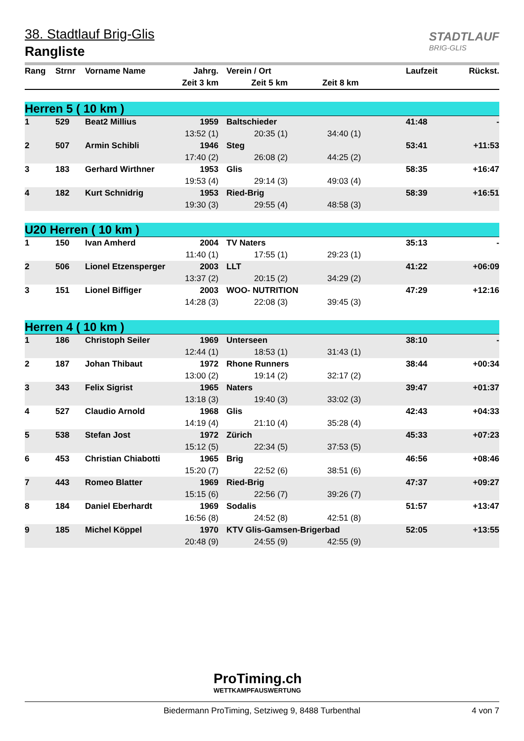38. Stadtlauf Brig-Glis
Rangliste
STADTLAUF
BRIG-GLIS
| Rang | Strnr | Vorname Name | Jahrg. | Verein / Ort | | Laufzeit | Rückst. |
| --- | --- | --- | --- | --- | --- | --- | --- |
| | | | Zeit 3 km | Zeit 5 km | Zeit 8 km | | |
| Herren 5 ( 10 km ) | | | | | | | |
| 1 | 529 | Beat2 Millius | 1959 | Baltschieder | | 41:48 | - |
| | | | 13:52 (1) | 20:35 (1) | 34:40 (1) | | |
| 2 | 507 | Armin Schibli | 1946 | Steg | | 53:41 | +11:53 |
| | | | 17:40 (2) | 26:08 (2) | 44:25 (2) | | |
| 3 | 183 | Gerhard Wirthner | 1953 | Glis | | 58:35 | +16:47 |
| | | | 19:53 (4) | 29:14 (3) | 49:03 (4) | | |
| 4 | 182 | Kurt Schnidrig | 1953 | Ried-Brig | | 58:39 | +16:51 |
| | | | 19:30 (3) | 29:55 (4) | 48:58 (3) | | |
| U20 Herren ( 10 km ) | | | | | | | |
| 1 | 150 | Ivan Amherd | 2004 | TV Naters | | 35:13 | - |
| | | | 11:40 (1) | 17:55 (1) | 29:23 (1) | | |
| 2 | 506 | Lionel Etzensperger | 2003 | LLT | | 41:22 | +06:09 |
| | | | 13:37 (2) | 20:15 (2) | 34:29 (2) | | |
| 3 | 151 | Lionel Biffiger | 2003 | WOO- NUTRITION | | 47:29 | +12:16 |
| | | | 14:28 (3) | 22:08 (3) | 39:45 (3) | | |
| Herren 4 ( 10 km ) | | | | | | | |
| 1 | 186 | Christoph Seiler | 1969 | Unterseen | | 38:10 | - |
| | | | 12:44 (1) | 18:53 (1) | 31:43 (1) | | |
| 2 | 187 | Johan Thibaut | 1972 | Rhone Runners | | 38:44 | +00:34 |
| | | | 13:00 (2) | 19:14 (2) | 32:17 (2) | | |
| 3 | 343 | Felix Sigrist | 1965 | Naters | | 39:47 | +01:37 |
| | | | 13:18 (3) | 19:40 (3) | 33:02 (3) | | |
| 4 | 527 | Claudio Arnold | 1968 | Glis | | 42:43 | +04:33 |
| | | | 14:19 (4) | 21:10 (4) | 35:28 (4) | | |
| 5 | 538 | Stefan Jost | 1972 | Zürich | | 45:33 | +07:23 |
| | | | 15:12 (5) | 22:34 (5) | 37:53 (5) | | |
| 6 | 453 | Christian Chiabotti | 1965 | Brig | | 46:56 | +08:46 |
| | | | 15:20 (7) | 22:52 (6) | 38:51 (6) | | |
| 7 | 443 | Romeo Blatter | 1969 | Ried-Brig | | 47:37 | +09:27 |
| | | | 15:15 (6) | 22:56 (7) | 39:26 (7) | | |
| 8 | 184 | Daniel Eberhardt | 1969 | Sodalis | | 51:57 | +13:47 |
| | | | 16:56 (8) | 24:52 (8) | 42:51 (8) | | |
| 9 | 185 | Michel Köppel | 1970 | KTV Glis-Gamsen-Brigerbad | | 52:05 | +13:55 |
| | | | 20:48 (9) | 24:55 (9) | 42:55 (9) | | |
ProTiming.ch
WETTKAMPFAUSWERTUNG
Biedermann ProTiming, Setziweg 9, 8488 Turbenthal 4 von 7